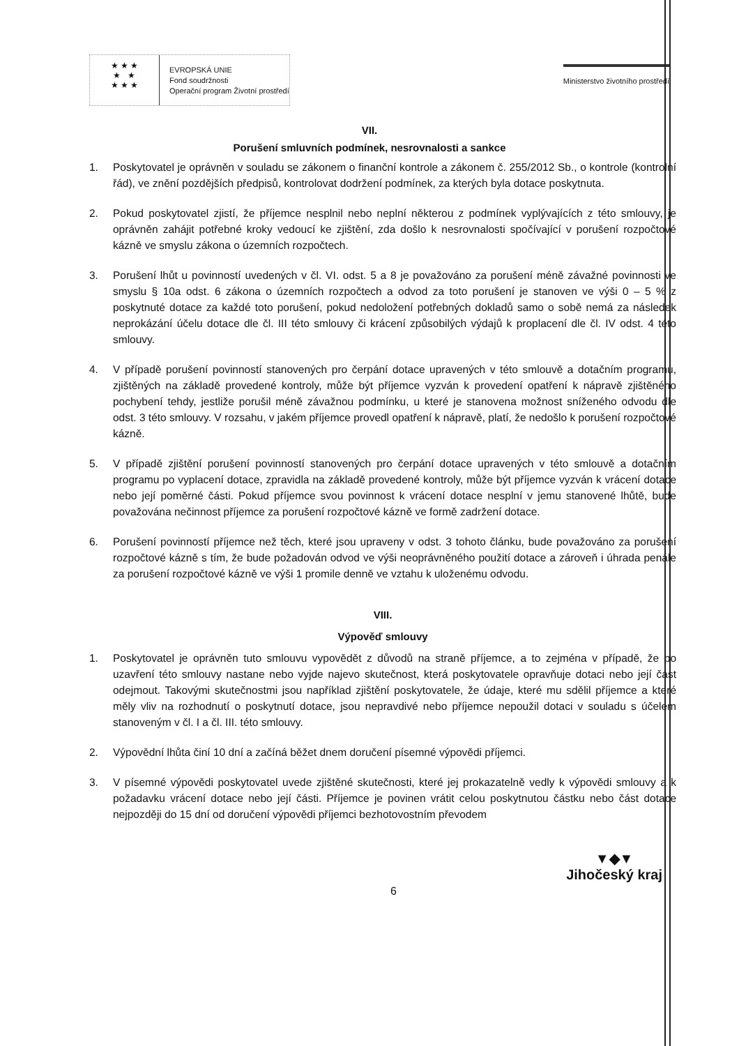★ ★ ★
★ ★
★ ★ ★
EVROPSKÁ UNIE
Fond soudržnosti
Operační program Životní prostředí
Ministerstvo životního prostředí
VII.
Porušení smluvních podmínek, nesrovnalosti a sankce
1. Poskytovatel je oprávněn v souladu se zákonem o finanční kontrole a zákonem č. 255/2012 Sb., o kontrole (kontrolní řád), ve znění pozdějších předpisů, kontrolovat dodržení podmínek, za kterých byla dotace poskytnuta.
2. Pokud poskytovatel zjistí, že příjemce nesplnil nebo neplní některou z podmínek vyplývajících z této smlouvy, je oprávněn zahájit potřebné kroky vedoucí ke zjištění, zda došlo k nesrovnalosti spočívající v porušení rozpočtové kázně ve smyslu zákona o územních rozpočtech.
3. Porušení lhůt u povinností uvedených v čl. VI. odst. 5 a 8 je považováno za porušení méně závažné povinnosti ve smyslu § 10a odst. 6 zákona o územních rozpočtech a odvod za toto porušení je stanoven ve výši 0 – 5 % z poskytnuté dotace za každé toto porušení, pokud nedoložení potřebných dokladů samo o sobě nemá za následek neprokázání účelu dotace dle čl. III této smlouvy či krácení způsobilých výdajů k proplacení dle čl. IV odst. 4 této smlouvy.
4. V případě porušení povinností stanovených pro čerpání dotace upravených v této smlouvě a dotačním programu, zjištěných na základě provedené kontroly, může být příjemce vyzván k provedení opatření k nápravě zjištěného pochybení tehdy, jestliže porušil méně závažnou podmínku, u které je stanovena možnost sníženého odvodu dle odst. 3 této smlouvy. V rozsahu, v jakém příjemce provedl opatření k nápravě, platí, že nedošlo k porušení rozpočtové kázně.
5. V případě zjištění porušení povinností stanovených pro čerpání dotace upravených v této smlouvě a dotačním programu po vyplacení dotace, zpravidla na základě provedené kontroly, může být příjemce vyzván k vrácení dotace nebo její poměrné části. Pokud příjemce svou povinnost k vrácení dotace nesplní v jemu stanovené lhůtě, bude považována nečinnost příjemce za porušení rozpočtové kázně ve formě zadržení dotace.
6. Porušení povinností příjemce než těch, které jsou upraveny v odst. 3 tohoto článku, bude považováno za porušení rozpočtové kázně s tím, že bude požadován odvod ve výši neoprávněného použití dotace a zároveň i úhrada penále za porušení rozpočtové kázně ve výši 1 promile denně ve vztahu k uloženému odvodu.
VIII.
Výpověď smlouvy
1. Poskytovatel je oprávněn tuto smlouvu vypovědět z důvodů na straně příjemce, a to zejména v případě, že po uzavření této smlouvy nastane nebo vyjde najevo skutečnost, která poskytovatele opravňuje dotaci nebo její část odejmout. Takovými skutečnostmi jsou například zjištění poskytovatele, že údaje, které mu sdělil příjemce a které měly vliv na rozhodnutí o poskytnutí dotace, jsou nepravdivé nebo příjemce nepoužil dotaci v souladu s účelem stanoveným v čl. I a čl. III. této smlouvy.
2. Výpovědní lhůta činí 10 dní a začíná běžet dnem doručení písemné výpovědi příjemci.
3. V písemné výpovědi poskytovatel uvede zjištěné skutečnosti, které jej prokazatelně vedly k výpovědi smlouvy a k požadavku vrácení dotace nebo její části. Příjemce je povinen vrátit celou poskytnutou částku nebo část dotace nejpozději do 15 dní od doručení výpovědi příjemci bezhotovostním převodem
6
▼◆▼
Jihočeský kraj